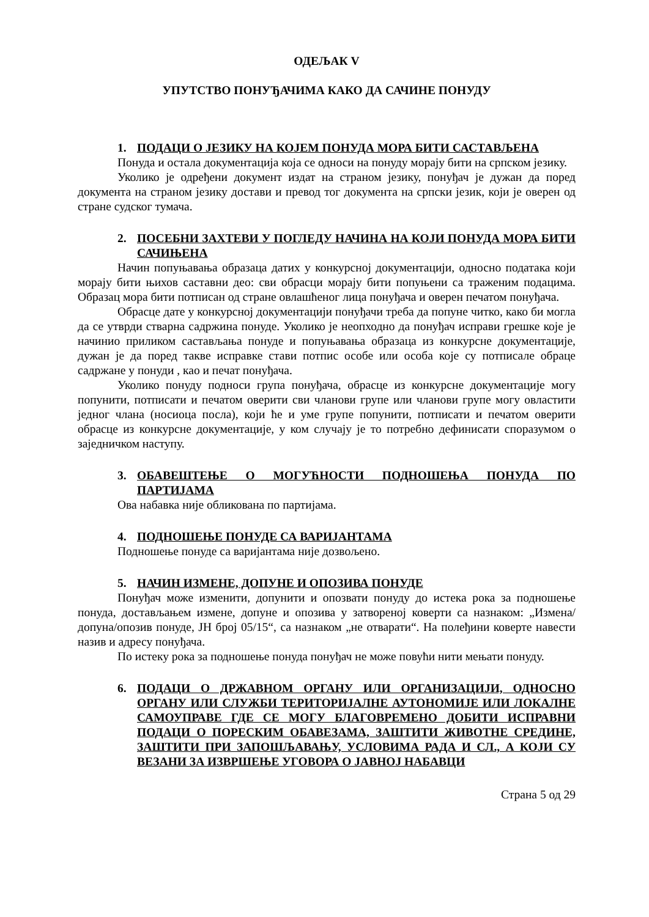ОДЕЉАК V
УПУТСТВО ПОНУЂАЧИМА КАКО ДА САЧИНЕ ПОНУДУ
1. ПОДАЦИ О ЈЕЗИКУ НА КОЈЕМ ПОНУДА МОРА БИТИ САСТАВЉЕНА
Понуда и остала документација која се односи на понуду морају бити на српском језику.
Уколико је одређени документ издат на страном језику, понуђач је дужан да поред документа на страном језику достави и превод тог документа на српски језик, који је оверен од стране судског тумача.
2. ПОСЕБНИ ЗАХТЕВИ У ПОГЛЕДУ НАЧИНА НА КОЈИ ПОНУДА МОРА БИТИ САЧИЊЕНА
Начин попуњавања образаца датих у конкурсној документацији, односно података који морају бити њихов саставни део: сви обрасци морају бити попуњени са траженим подацима. Образац мора бити потписан од стране овлашћеног лица понуђача и оверен печатом понуђача.
Обрасце дате у конкурсној документацији понуђачи треба да попуне читко, како би могла да се утврди стварна садржина понуде. Уколико је неопходно да понуђач исправи грешке које је начинио приликом састављања понуде и попуњавања образаца из конкурсне документације, дужан је да поред такве исправке стави потпис особе или особа које су потписале обраце садржане у понуди , као и печат понуђача.
Уколико понуду подноси група понуђача, обрасце из конкурсне документације могу попунити, потписати и печатом оверити сви чланови групе или чланови групе могу овластити једног члана (носиоца посла), који ће и уме групе попунити, потписати и печатом оверити обрасце из конкурсне документације, у ком случају је то потребно дефинисати споразумом о заједничком наступу.
3. ОБАВЕШТЕЊЕ О МОГУЋНОСТИ ПОДНОШЕЊА ПОНУДА ПО ПАРТИЈАМА
Ова набавка није обликована по партијама.
4. ПОДНОШЕЊЕ ПОНУДЕ СА ВАРИЈАНТАМА
Подношење понуде са варијантама није дозвољено.
5. НАЧИН ИЗМЕНЕ, ДОПУНЕ И ОПОЗИВА ПОНУДЕ
Понуђач може изменити, допунити и опозвати понуду до истека рока за подношење понуда, достављањем измене, допуне и опозива у затвореној коверти са назнаком: „Измена/допуна/опозив понуде, ЈН број 05/15“, са назнаком „не отварати“. На полеђини коверте навести назив и адресу понуђача.
По истеку рока за подношење понуда понуђач не може повући нити мењати понуду.
6. ПОДАЦИ О ДРЖАВНОМ ОРГАНУ ИЛИ ОРГАНИЗАЦИЈИ, ОДНОСНО ОРГАНУ ИЛИ СЛУЖБИ ТЕРИТОРИЈАЛНЕ АУТОНОМИЈЕ ИЛИ ЛОКАЛНЕ САМОУПРАВЕ ГДЕ СЕ МОГУ БЛАГОВРЕМЕНО ДОБИТИ ИСПРАВНИ ПОДАЦИ О ПОРЕСКИМ ОБАВЕЗАМА, ЗАШТИТИ ЖИВОТНЕ СРЕДИНЕ, ЗАШТИТИ ПРИ ЗАПОШЉАВАЊУ, УСЛОВИМА РАДА И СЛ., А КОЈИ СУ ВЕЗАНИ ЗА ИЗВРШЕЊЕ УГОВОРА О ЈАВНОЈ НАБАВЦИ
Страна 5 од 29